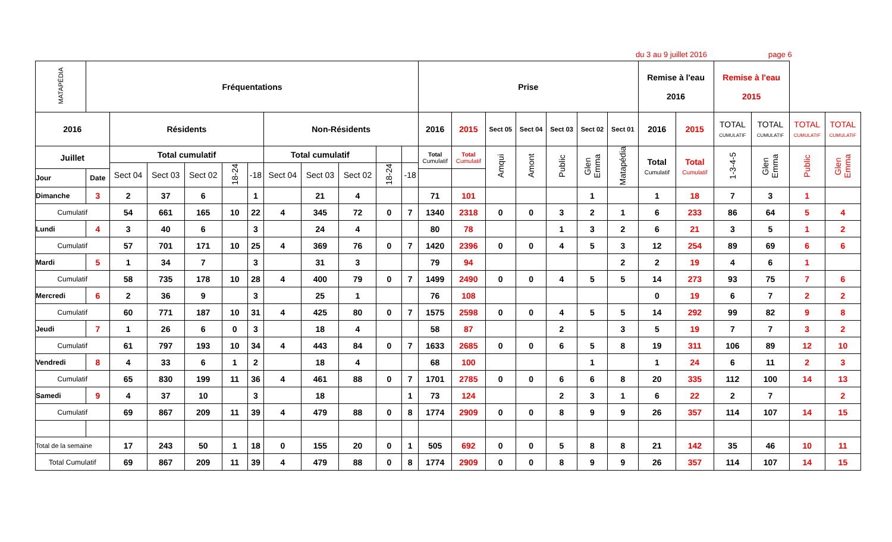du 3 au 9 juillet 2016 page 6
| MATAPÉDIA | Fréquentations | | | | | | | | | | | Prise | | | | | | | Remise à l'eau 2016 | | Remise à l'eau 2015 | | | |
| --- | --- | --- | --- | --- | --- | --- | --- | --- | --- | --- | --- | --- | --- | --- | --- | --- | --- | --- | --- | --- | --- | --- | --- | --- |
| 2016 | | Résidents | | | | | Non-Résidents | | | | | 2016 | 2015 | Sect 05 | Sect 04 | Sect 03 | Sect 02 | Sect 01 | 2016 | 2015 | TOTAL CUMULATIF | TOTAL CUMULATIF | TOTAL CUMULATIF | TOTAL CUMULATIF |
| Juillet | | Total cumulatif | | | | | Total cumulatif | | | | | Total Cumulatif | Total Cumulatif | Amqui | Amont | Public | Glen Emma | Matapédia | Total Cumulatif | Total Cumulatif | 1-3-4-5 | Glen Emma | Public | Glen Emma |
| | | Sect 04 | Sect 03 | Sect 02 | 18-24 | -18 | Sect 04 | Sect 03 | Sect 02 | 18-24 | -18 | | | | | | | | | | | | | |
| Jour | Date | | | | | | | | | | | | | | | | | | | | | | | |
| Dimanche | 3 | 2 | 37 | 6 | | 1 | | 21 | 4 | | | 71 | 101 | | | | 1 | | 1 | 18 | 7 | 3 | 1 | |
| Cumulatif | | 54 | 661 | 165 | 10 | 22 | 4 | 345 | 72 | 0 | 7 | 1340 | 2318 | 0 | 0 | 3 | 2 | 1 | 6 | 233 | 86 | 64 | 5 | 4 |
| Lundi | 4 | 3 | 40 | 6 | | 3 | | 24 | 4 | | | 80 | 78 | | | 1 | 3 | 2 | 6 | 21 | 3 | 5 | 1 | 2 |
| Cumulatif | | 57 | 701 | 171 | 10 | 25 | 4 | 369 | 76 | 0 | 7 | 1420 | 2396 | 0 | 0 | 4 | 5 | 3 | 12 | 254 | 89 | 69 | 6 | 6 |
| Mardi | 5 | 1 | 34 | 7 | | 3 | | 31 | 3 | | | 79 | 94 | | | | | 2 | 2 | 19 | 4 | 6 | 1 | |
| Cumulatif | | 58 | 735 | 178 | 10 | 28 | 4 | 400 | 79 | 0 | 7 | 1499 | 2490 | 0 | 0 | 4 | 5 | 5 | 14 | 273 | 93 | 75 | 7 | 6 |
| Mercredi | 6 | 2 | 36 | 9 | | 3 | | 25 | 1 | | | 76 | 108 | | | | | | 0 | 19 | 6 | 7 | 2 | 2 |
| Cumulatif | | 60 | 771 | 187 | 10 | 31 | 4 | 425 | 80 | 0 | 7 | 1575 | 2598 | 0 | 0 | 4 | 5 | 5 | 14 | 292 | 99 | 82 | 9 | 8 |
| Jeudi | 7 | 1 | 26 | 6 | 0 | 3 | | 18 | 4 | | | 58 | 87 | | | 2 | | 3 | 5 | 19 | 7 | 7 | 3 | 2 |
| Cumulatif | | 61 | 797 | 193 | 10 | 34 | 4 | 443 | 84 | 0 | 7 | 1633 | 2685 | 0 | 0 | 6 | 5 | 8 | 19 | 311 | 106 | 89 | 12 | 10 |
| Vendredi | 8 | 4 | 33 | 6 | 1 | 2 | | 18 | 4 | | | 68 | 100 | | | | 1 | | 1 | 24 | 6 | 11 | 2 | 3 |
| Cumulatif | | 65 | 830 | 199 | 11 | 36 | 4 | 461 | 88 | 0 | 7 | 1701 | 2785 | 0 | 0 | 6 | 6 | 8 | 20 | 335 | 112 | 100 | 14 | 13 |
| Samedi | 9 | 4 | 37 | 10 | | 3 | | 18 | | | 1 | 73 | 124 | | | 2 | 3 | 1 | 6 | 22 | 2 | 7 | | 2 |
| Cumulatif | | 69 | 867 | 209 | 11 | 39 | 4 | 479 | 88 | 0 | 8 | 1774 | 2909 | 0 | 0 | 8 | 9 | 9 | 26 | 357 | 114 | 107 | 14 | 15 |
| Total de la semaine | | 17 | 243 | 50 | 1 | 18 | 0 | 155 | 20 | 0 | 1 | 505 | 692 | 0 | 0 | 5 | 8 | 8 | 21 | 142 | 35 | 46 | 10 | 11 |
| Total Cumulatif | | 69 | 867 | 209 | 11 | 39 | 4 | 479 | 88 | 0 | 8 | 1774 | 2909 | 0 | 0 | 8 | 9 | 9 | 26 | 357 | 114 | 107 | 14 | 15 |